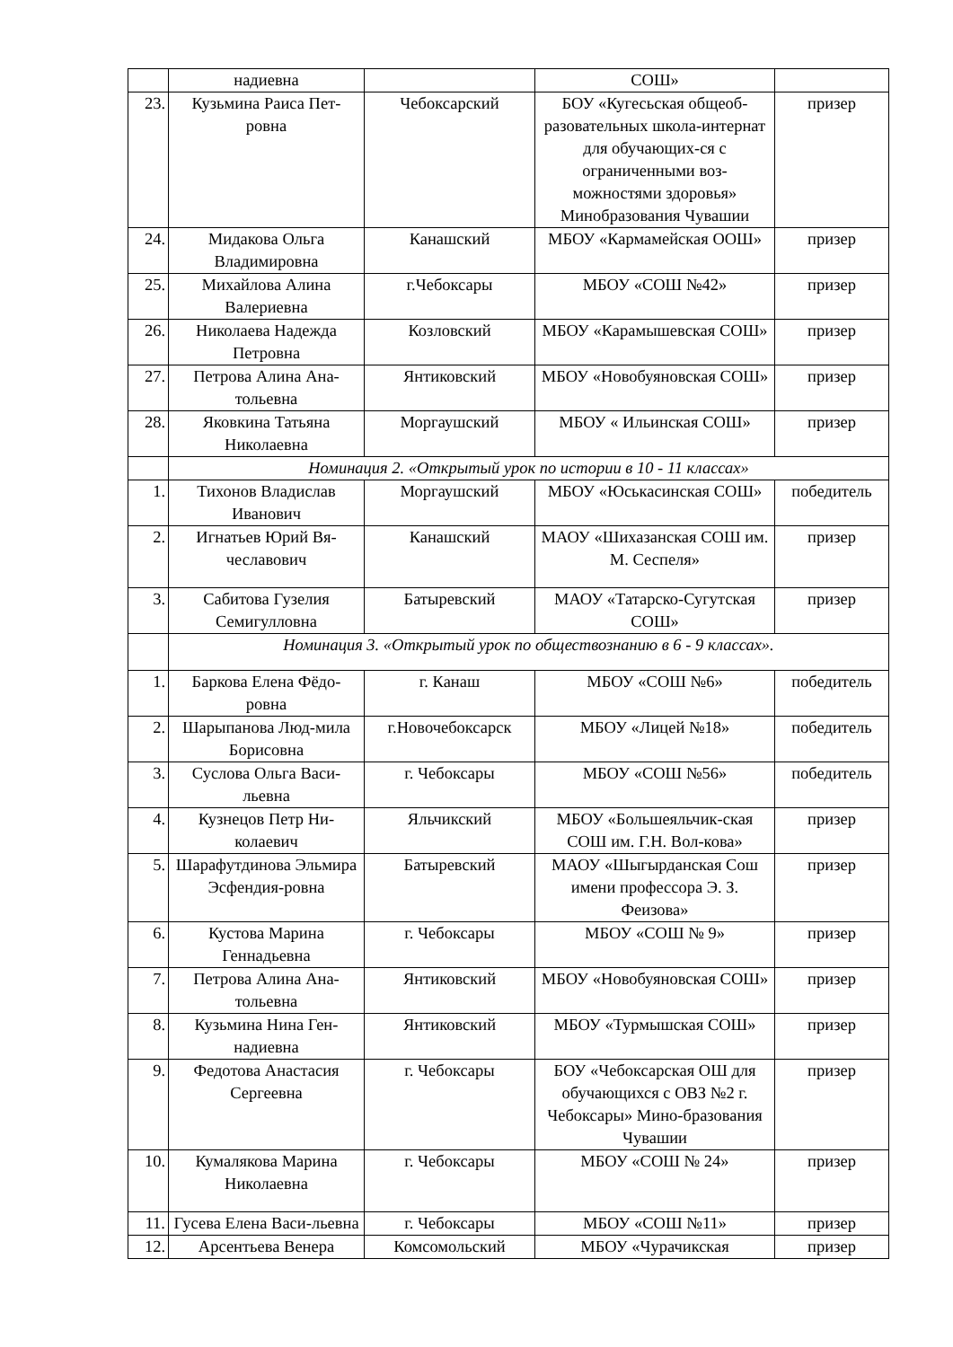| | надиевна | | СОШ» | |
| 23. | Кузьмина Раиса Пет-ровна | Чебоксарский | БОУ «Кугесьская общеоб-разовательных школа-интернат для обучающих-ся с ограниченными воз-можностями здоровья» Минобразования Чувашии | призер |
| 24. | Мидакова Ольга Владимировна | Канашский | МБОУ «Кармамейская ООШ» | призер |
| 25. | Михайлова Алина Валериевна | г.Чебоксары | МБОУ «СОШ №42» | призер |
| 26. | Николаева Надежда Петровна | Козловский | МБОУ «Карамышевская СОШ» | призер |
| 27. | Петрова Алина Ана-тольевна | Янтиковский | МБОУ «Новобуяновская СОШ» | призер |
| 28. | Яковкина Татьяна Николаевна | Моргаушский | МБОУ « Ильинская СОШ» | призер |
| | Номинация 2. «Открытый урок по истории в 10 - 11 классах» | | | |
| 1. | Тихонов Владислав Иванович | Моргаушский | МБОУ «Юськасинская СОШ» | победитель |
| 2. | Игнатьев Юрий Вя-чеславович | Канашский | МАОУ «Шихазанская СОШ им. М. Сеспеля» | призер |
| 3. | Сабитова Гузелия Семигулловна | Батыревский | МАОУ «Татарско-Сугутская СОШ» | призер |
| | Номинация 3. «Открытый урок по обществознанию в 6 - 9 классах». | | | |
| 1. | Баркова Елена Фёдо-ровна | г. Канаш | МБОУ «СОШ №6» | победитель |
| 2. | Шарыпанова Люд-мила Борисовна | г.Новочебоксарск | МБОУ «Лицей №18» | победитель |
| 3. | Суслова Ольга Васи-льевна | г. Чебоксары | МБОУ «СОШ №56» | победитель |
| 4. | Кузнецов Петр Ни-колаевич | Яльчикский | МБОУ «Большеяльчик-ская СОШ им. Г.Н. Вол-кова» | призер |
| 5. | Шарафутдинова Эльмира Эсфендия-ровна | Батыревский | МАОУ «Шыгырданская Сош имени профессора Э. З. Феизова» | призер |
| 6. | Кустова Марина Геннадьевна | г. Чебоксары | МБОУ «СОШ № 9» | призер |
| 7. | Петрова Алина Ана-тольевна | Янтиковский | МБОУ «Новобуяновская СОШ» | призер |
| 8. | Кузьмина Нина Ген-надиевна | Янтиковский | МБОУ «Турмышская СОШ» | призер |
| 9. | Федотова Анастасия Сергеевна | г. Чебоксары | БОУ «Чебоксарская ОШ для обучающихся с ОВЗ №2 г. Чебоксары» Мино-бразования Чувашии | призер |
| 10. | Кумалякова Марина Николаевна | г. Чебоксары | МБОУ «СОШ № 24» | призер |
| 11. | Гусева Елена Васи-льевна | г. Чебоксары | МБОУ «СОШ №11» | призер |
| 12. | Арсентьева Венера | Комсомольский | МБОУ «Чурачикская | призер |